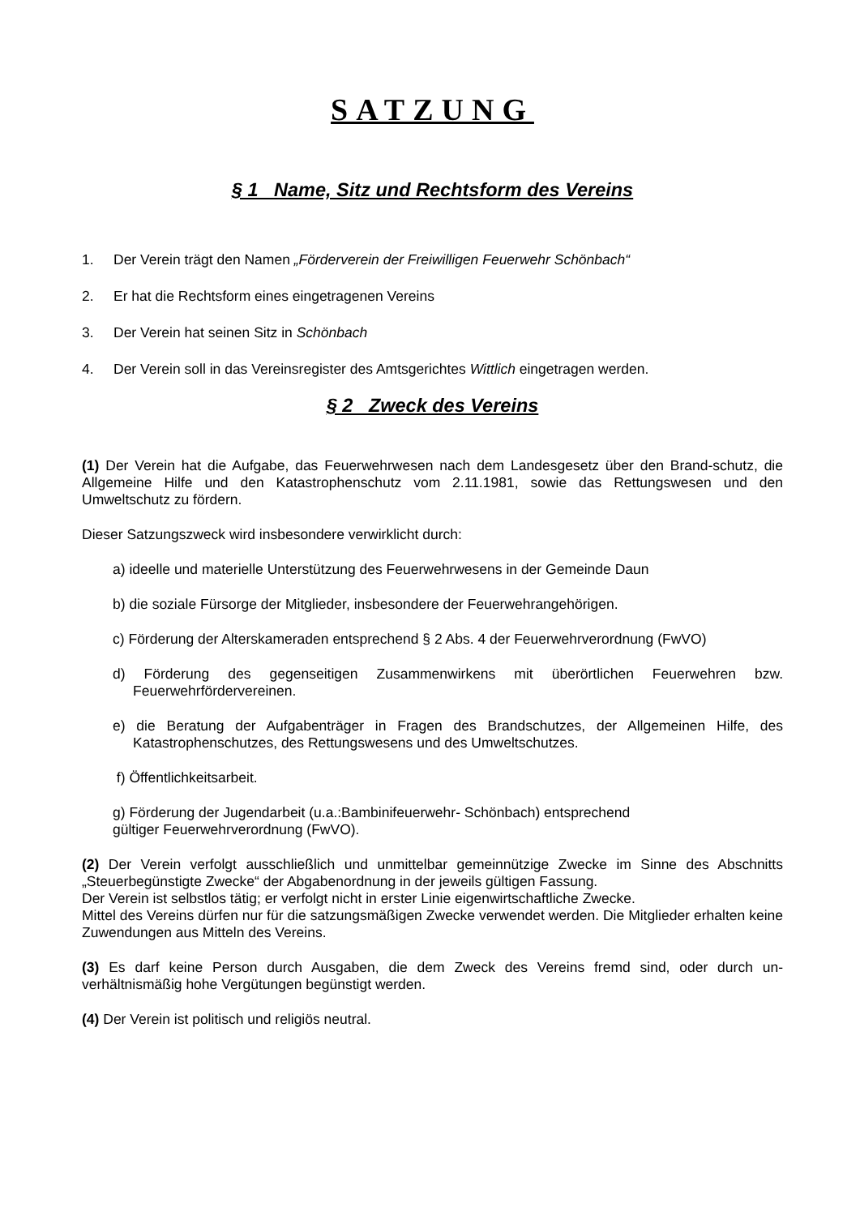SATZUNG
§ 1 Name, Sitz und Rechtsform des Vereins
1. Der Verein trägt den Namen „Förderverein der Freiwilligen Feuerwehr Schönbach“
2. Er hat die Rechtsform eines eingetragenen Vereins
3. Der Verein hat seinen Sitz in Schönbach
4. Der Verein soll in das Vereinsregister des Amtsgerichtes Wittlich eingetragen werden.
§ 2 Zweck des Vereins
(1) Der Verein hat die Aufgabe, das Feuerwehrwesen nach dem Landesgesetz über den Brand-schutz, die Allgemeine Hilfe und den Katastrophenschutz vom 2.11.1981, sowie das Rettungswesen und den Umweltschutz zu fördern.
Dieser Satzungszweck wird insbesondere verwirklicht durch:
a) ideelle und materielle Unterstützung des Feuerwehrwesens in der Gemeinde Daun
b) die soziale Fürsorge der Mitglieder, insbesondere der Feuerwehrangehörigen.
c) Förderung der Alterskameraden entsprechend § 2 Abs. 4 der Feuerwehrverordnung (FwVO)
d) Förderung des gegenseitigen Zusammenwirkens mit überörtlichen Feuerwehren bzw. Feuerwehrfördervereinen.
e) die Beratung der Aufgabenträger in Fragen des Brandschutzes, der Allgemeinen Hilfe, des Katastrophenschutzes, des Rettungswesens und des Umweltschutzes.
f) Öffentlichkeitsarbeit.
g) Förderung der Jugendarbeit (u.a.:Bambinifeuerwehr- Schönbach) entsprechend
gültiger Feuerwehrverordnung (FwVO).
(2) Der Verein verfolgt ausschließlich und unmittelbar gemeinnützige Zwecke im Sinne des Abschnitts „Steuerbegünstigte Zwecke“ der Abgabenordnung in der jeweils gültigen Fassung.
Der Verein ist selbstlos tätig; er verfolgt nicht in erster Linie eigenwirtschaftliche Zwecke.
Mittel des Vereins dürfen nur für die satzungsmäßigen Zwecke verwendet werden. Die Mitglieder erhalten keine Zuwendungen aus Mitteln des Vereins.
(3) Es darf keine Person durch Ausgaben, die dem Zweck des Vereins fremd sind, oder durch un-verhältnismäßig hohe Vergütungen begünstigt werden.
(4) Der Verein ist politisch und religiös neutral.